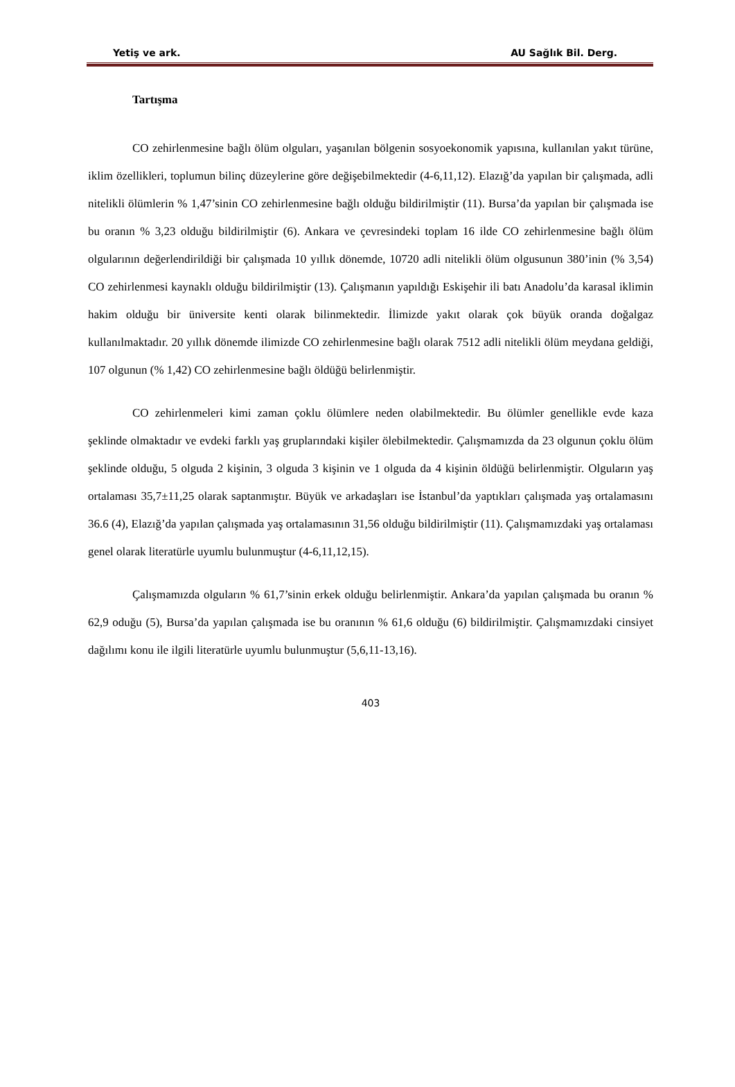Yetiş ve ark. AU Sağlık Bil. Derg.
Tartışma
CO zehirlenmesine bağlı ölüm olguları, yaşanılan bölgenin sosyoekonomik yapısına, kullanılan yakıt türüne, iklim özellikleri, toplumun bilinç düzeylerine göre değişebilmektedir (4-6,11,12). Elazığ’da yapılan bir çalışmada, adli nitelikli ölümlerin % 1,47’sinin CO zehirlenmesine bağlı olduğu bildirilmiştir (11). Bursa’da yapılan bir çalışmada ise bu oranın % 3,23 olduğu bildirilmiştir (6). Ankara ve çevresindeki toplam 16 ilde CO zehirlenmesine bağlı ölüm olgularının değerlendirildiği bir çalışmada 10 yıllık dönemde, 10720 adli nitelikli ölüm olgusunun 380’inin (% 3,54) CO zehirlenmesi kaynaklı olduğu bildirilmiştir (13). Çalışmanın yapıldığı Eskişehir ili batı Anadolu’da karasal iklimin hakim olduğu bir üniversite kenti olarak bilinmektedir. İlimizde yakıt olarak çok büyük oranda doğalgaz kullanılmaktadır. 20 yıllık dönemde ilimizde CO zehirlenmesine bağlı olarak 7512 adli nitelikli ölüm meydana geldiği, 107 olgunun (% 1,42) CO zehirlenmesine bağlı öldüğü belirlenmiştir.
CO zehirlenmeleri kimi zaman çoklu ölümlere neden olabilmektedir. Bu ölümler genellikle evde kaza şeklinde olmaktadır ve evdeki farklı yaş gruplarındaki kişiler ölebilmektedir. Çalışmamızda da 23 olgunun çoklu ölüm şeklinde olduğu, 5 olguda 2 kişinin, 3 olguda 3 kişinin ve 1 olguda da 4 kişinin öldüğü belirlenmiştir. Olguların yaş ortalaması 35,7±11,25 olarak saptanmıştır. Büyük ve arkadaşları ise İstanbul’da yaptıkları çalışmada yaş ortalamasını 36.6 (4), Elazığ’da yapılan çalışmada yaş ortalamasının 31,56 olduğu bildirilmiştir (11). Çalışmamızdaki yaş ortalaması genel olarak literatürle uyumlu bulunmuştur (4-6,11,12,15).
Çalışmamızda olguların % 61,7’sinin erkek olduğu belirlenmiştir. Ankara’da yapılan çalışmada bu oranın % 62,9 oduğu (5), Bursa’da yapılan çalışmada ise bu oranının % 61,6 olduğu (6) bildirilmiştir. Çalışmamızdaki cinsiyet dağılımı konu ile ilgili literatürle uyumlu bulunmuştur (5,6,11-13,16).
403